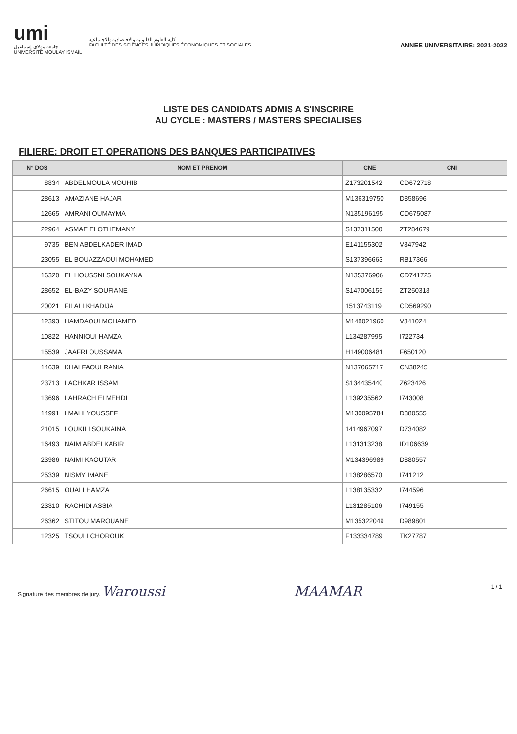umi
جامعة مولاي إسماعيل
UNIVERSITÉ MOULAY ISMAÏL
كلية العلوم القانونية والاقتصادية والاجتماعية
FACULTÉ DES SCIENCES JURIDIQUES ÉCONOMIQUES ET SOCIALES
ANNEE UNIVERSITAIRE: 2021-2022
LISTE DES CANDIDATS ADMIS A S'INSCRIRE
AU CYCLE : MASTERS / MASTERS SPECIALISES
FILIERE: DROIT ET OPERATIONS DES BANQUES PARTICIPATIVES
| N° DOS | NOM ET PRENOM | CNE | CNI |
| --- | --- | --- | --- |
| 8834 | ABDELMOULA MOUHIB | Z173201542 | CD672718 |
| 28613 | AMAZIANE HAJAR | M136319750 | D858696 |
| 12665 | AMRANI OUMAYMA | N135196195 | CD675087 |
| 22964 | ASMAE ELOTHEMANY | S137311500 | ZT284679 |
| 9735 | BEN ABDELKADER IMAD | E141155302 | V347942 |
| 23055 | EL BOUAZZAOUI MOHAMED | S137396663 | RB17366 |
| 16320 | EL HOUSSNI SOUKAYNA | N135376906 | CD741725 |
| 28652 | EL-BAZY SOUFIANE | S147006155 | ZT250318 |
| 20021 | FILALI KHADIJA | 1513743119 | CD569290 |
| 12393 | HAMDAOUI MOHAMED | M148021960 | V341024 |
| 10822 | HANNIOUI HAMZA | L134287995 | I722734 |
| 15539 | JAAFRI OUSSAMA | H149006481 | F650120 |
| 14639 | KHALFAOUI RANIA | N137065717 | CN38245 |
| 23713 | LACHKAR ISSAM | S134435440 | Z623426 |
| 13696 | LAHRACH ELMEHDI | L139235562 | I743008 |
| 14991 | LMAHI YOUSSEF | M130095784 | D880555 |
| 21015 | LOUKILI SOUKAINA | 1414967097 | D734082 |
| 16493 | NAIM ABDELKABIR | L131313238 | ID106639 |
| 23986 | NAIMI KAOUTAR | M134396989 | D880557 |
| 25339 | NISMY IMANE | L138286570 | I741212 |
| 26615 | OUALI HAMZA | L138135332 | I744596 |
| 23310 | RACHIDI ASSIA | L131285106 | I749155 |
| 26362 | STITOU MAROUANE | M135322049 | D989801 |
| 12325 | TSOULI CHOROUK | F133334789 | TK27787 |
Signature des membres de jury. Waroussi
MAAMAR
1 / 1